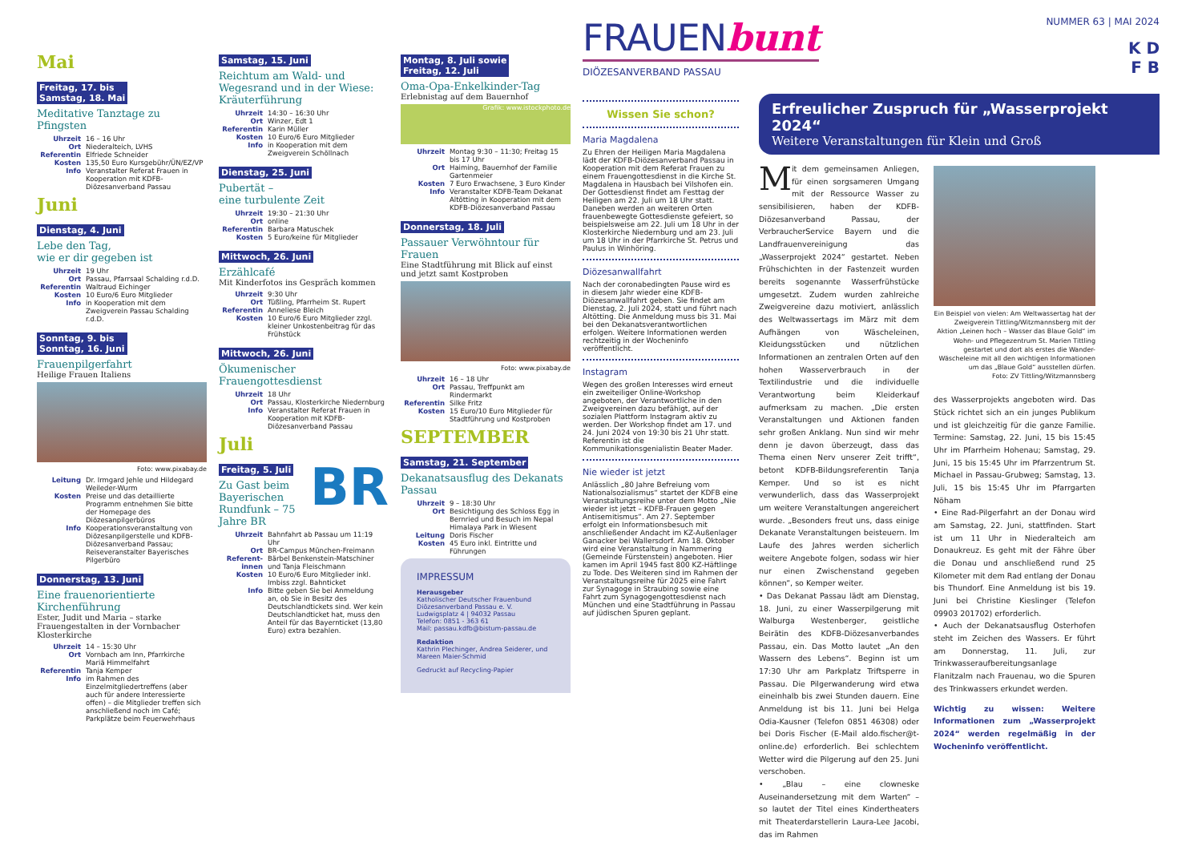Mai
Freitag, 17. bis
Samstag, 18. Mai
Meditative Tanztage zu Pfingsten
| Uhrzeit | 16 – 16 Uhr |
| Ort | Niederalteich, LVHS |
| Referentin | Elfriede Schneider |
| Kosten | 135,50 Euro Kursgebühr/ÜN/EZ/VP |
| Info | Veranstalter Referat Frauen in Kooperation mit KDFB-Diözesanverband Passau |
Juni
Dienstag, 4. Juni
Lebe den Tag,
wie er dir gegeben ist
| Uhrzeit | 19 Uhr |
| Ort | Passau, Pfarrsaal Schalding r.d.D. |
| Referentin | Waltraud Eichinger |
| Kosten | 10 Euro/6 Euro Mitglieder |
| Info | in Kooperation mit dem Zweigverein Passau Schalding r.d.D. |
Sonntag, 9. bis
Sonntag, 16. Juni
Frauenpilgerfahrt
Heilige Frauen Italiens
Foto: www.pixabay.de
| Leitung | Dr. Irmgard Jehle und Hildegard Weileder-Wurm |
| Kosten | Preise und das detaillierte Programm entnehmen Sie bitte der Homepage des Diözesanpilgerbüros |
| Info | Kooperationsveranstaltung von Diözesanpilgerstelle und KDFB-Diözesanverband Passau; Reiseveranstalter Bayerisches Pilgerbüro |
Donnerstag, 13. Juni
Eine frauenorientierte Kirchenführung
Ester, Judit und Maria – starke Frauengestalten in der Vornbacher Klosterkirche
| Uhrzeit | 14 – 15:30 Uhr |
| Ort | Vornbach am Inn, Pfarrkirche Mariä Himmelfahrt |
| Referentin | Tanja Kemper |
| Info | im Rahmen des Einzelmitgliedertreffens (aber auch für andere Interessierte offen) – die Mitglieder treffen sich anschließend noch im Café; Parkplätze beim Feuerwehrhaus |
Samstag, 15. Juni
Reichtum am Wald- und Wegesrand und in der Wiese: Kräuterführung
| Uhrzeit | 14:30 – 16:30 Uhr |
| Ort | Winzer, Edt 1 |
| Referentin | Karin Müller |
| Kosten | 10 Euro/6 Euro Mitglieder |
| Info | in Kooperation mit dem Zweigverein Schöllnach |
Dienstag, 25. Juni
Pubertät –
eine turbulente Zeit
| Uhrzeit | 19:30 – 21:30 Uhr |
| Ort | online |
| Referentin | Barbara Matuschek |
| Kosten | 5 Euro/keine für Mitglieder |
Mittwoch, 26. Juni
Erzählcafé
Mit Kinderfotos ins Gespräch kommen
| Uhrzeit | 9:30 Uhr |
| Ort | Tüßling, Pfarrheim St. Rupert |
| Referentin | Anneliese Bleich |
| Kosten | 10 Euro/6 Euro Mitglieder zzgl. kleiner Unkostenbeitrag für das Frühstück |
Mittwoch, 26. Juni
Ökumenischer Frauengottesdienst
| Uhrzeit | 18 Uhr |
| Ort | Passau, Klosterkirche Niedernburg |
| Info | Veranstalter Referat Frauen in Kooperation mit KDFB-Diözesanverband Passau |
Juli
Freitag, 5. Juli
Zu Gast beim Bayerischen Rundfunk – 75 Jahre BR
BR
| Uhrzeit | Bahnfahrt ab Passau um 11:19 Uhr |
| Ort | BR-Campus München-Freimann |
| Referent-innen | Bärbel Benkenstein-Matschiner und Tanja Fleischmann |
| Kosten | 10 Euro/6 Euro Mitglieder inkl. Imbiss zzgl. Bahnticket |
| Info | Bitte geben Sie bei Anmeldung an, ob Sie in Besitz des Deutschlandtickets sind. Wer kein Deutschlandticket hat, muss den Anteil für das Bayernticket (13,80 Euro) extra bezahlen. |
Montag, 8. Juli sowie
Freitag, 12. Juli
Oma-Opa-Enkelkinder-Tag
Erlebnistag auf dem Bauernhof
Grafik: www.istockphoto.de
| Uhrzeit | Montag 9:30 – 11:30; Freitag 15 bis 17 Uhr |
| Ort | Haiming, Bauernhof der Familie Gartenmeier |
| Kosten | 7 Euro Erwachsene, 3 Euro Kinder |
| Info | Veranstalter KDFB-Team Dekanat Altötting in Kooperation mit dem KDFB-Diözesanverband Passau |
Donnerstag, 18. Juli
Passauer Verwöhntour für Frauen
Eine Stadtführung mit Blick auf einst und jetzt samt Kostproben
Foto: www.pixabay.de
| Uhrzeit | 16 – 18 Uhr |
| Ort | Passau, Treffpunkt am Rindermarkt |
| Referentin | Silke Fritz |
| Kosten | 15 Euro/10 Euro Mitglieder für Stadtführung und Kostproben |
SEPTEMBER
Samstag, 21. September
Dekanatsausflug des Dekanats Passau
| Uhrzeit | 9 – 18:30 Uhr |
| Ort | Besichtigung des Schloss Egg in Bernried und Besuch im Nepal Himalaya Park in Wiesent |
| Leitung | Doris Fischer |
| Kosten | 45 Euro inkl. Eintritte und Führungen |
IMPRESSUM
Herausgeber
Katholischer Deutscher Frauenbund
Diözesanverband Passau e. V.
Ludwigsplatz 4 | 94032 Passau
Telefon: 0851 - 363 61
Mail: passau.kdfb@bistum-passau.de
Redaktion
Kathrin Plechinger, Andrea Seiderer, und Mareen Maier-Schmid
Gedruckt auf Recycling-Papier
FRAUENbunt
DIÖZESANVERBAND PASSAU
NUMMER 63 | MAI 2024
K D
F B
Wissen Sie schon?
Maria Magdalena
Zu Ehren der Heiligen Maria Magdalena lädt der KDFB-Diözesanverband Passau in Kooperation mit dem Referat Frauen zu einem Frauengottesdienst in die Kirche St. Magdalena in Hausbach bei Vilshofen ein. Der Gottesdienst findet am Festtag der Heiligen am 22. Juli um 18 Uhr statt. Daneben werden an weiteren Orten frauenbewegte Gottesdienste gefeiert, so beispielsweise am 22. Juli um 18 Uhr in der Klosterkirche Niedernburg und am 23. Juli um 18 Uhr in der Pfarrkirche St. Petrus und Paulus in Winhöring.
Diözesanwallfahrt
Nach der coronabedingten Pause wird es in diesem Jahr wieder eine KDFB-Diözesanwallfahrt geben. Sie findet am Dienstag, 2. Juli 2024, statt und führt nach Altötting. Die Anmeldung muss bis 31. Mai bei den Dekanatsverantwortlichen erfolgen. Weitere Informationen werden rechtzeitig in der Wocheninfo veröffentlicht.
Instagram
Wegen des großen Interesses wird erneut ein zweiteiliger Online-Workshop angeboten, der Verantwortliche in den Zweigvereinen dazu befähigt, auf der sozialen Plattform Instagram aktiv zu werden. Der Workshop findet am 17. und 24. Juni 2024 von 19:30 bis 21 Uhr statt. Referentin ist die Kommunikationsgenialistin Beater Mader.
Nie wieder ist jetzt
Anlässlich „80 Jahre Befreiung vom Nationalsozialismus“ startet der KDFB eine Veranstaltungsreihe unter dem Motto „Nie wieder ist jetzt – KDFB-Frauen gegen Antisemitismus“. Am 27. September erfolgt ein Informationsbesuch mit anschließender Andacht im KZ-Außenlager Ganacker bei Wallersdorf. Am 18. Oktober wird eine Veranstaltung in Nammering (Gemeinde Fürstenstein) angeboten. Hier kamen im April 1945 fast 800 KZ-Häftlinge zu Tode. Des Weiteren sind im Rahmen der Veranstaltungsreihe für 2025 eine Fahrt zur Synagoge in Straubing sowie eine Fahrt zum Synagogengottesdienst nach München und eine Stadtführung in Passau auf jüdischen Spuren geplant.
Erfreulicher Zuspruch für „Wasserprojekt 2024“
Weitere Veranstaltungen für Klein und Groß
Mit dem gemeinsamen Anliegen, für einen sorgsameren Umgang mit der Ressource Wasser zu sensibilisieren, haben der KDFB-Diözesanverband Passau, der VerbraucherService Bayern und die Landfrauenvereinigung das „Wasserprojekt 2024“ gestartet. Neben Frühschichten in der Fastenzeit wurden bereits sogenannte Wasserfrühstücke umgesetzt. Zudem wurden zahlreiche Zweigvereine dazu motiviert, anlässlich des Weltwassertags im März mit dem Aufhängen von Wäscheleinen, Kleidungsstücken und nützlichen Informationen an zentralen Orten auf den hohen Wasserverbrauch in der Textilindustrie und die individuelle Verantwortung beim Kleiderkauf aufmerksam zu machen. „Die ersten Veranstaltungen und Aktionen fanden sehr großen Anklang. Nun sind wir mehr denn je davon überzeugt, dass das Thema einen Nerv unserer Zeit trifft“, betont KDFB-Bildungsreferentin Tanja Kemper. Und so ist es nicht verwunderlich, dass das Wasserprojekt um weitere Veranstaltungen angereichert wurde. „Besonders freut uns, dass einige Dekanate Veranstaltungen beisteuern. Im Laufe des Jahres werden sicherlich weitere Angebote folgen, sodass wir hier nur einen Zwischenstand gegeben können“, so Kemper weiter.
• Das Dekanat Passau lädt am Dienstag, 18. Juni, zu einer Wasserpilgerung mit Walburga Westenberger, geistliche Beirätin des KDFB-Diözesanverbandes Passau, ein. Das Motto lautet „An den Wassern des Lebens“. Beginn ist um 17:30 Uhr am Parkplatz Triftsperre in Passau. Die Pilgerwanderung wird etwa eineinhalb bis zwei Stunden dauern. Eine Anmeldung ist bis 11. Juni bei Helga Odia-Kausner (Telefon 0851 46308) oder bei Doris Fischer (E-Mail aldo.fischer@t-online.de) erforderlich. Bei schlechtem Wetter wird die Pilgerung auf den 25. Juni verschoben.
• „Blau – eine clowneske Auseinandersetzung mit dem Warten“ – so lautet der Titel eines Kindertheaters mit Theaterdarstellerin Laura-Lee Jacobi, das im Rahmen
Ein Beispiel von vielen: Am Weltwassertag hat der Zweigverein Tittling/Witzmannsberg mit der Aktion „Leinen hoch – Wasser das Blaue Gold“ im Wohn- und Pflegezentrum St. Marien Tittling gestartet und dort als erstes die Wander-Wäscheleine mit all den wichtigen Informationen um das „Blaue Gold“ ausstellen dürfen.
Foto: ZV Tittling/Witzmannsberg
des Wasserprojekts angeboten wird. Das Stück richtet sich an ein junges Publikum und ist gleichzeitig für die ganze Familie. Termine: Samstag, 22. Juni, 15 bis 15:45 Uhr im Pfarrheim Hohenau; Samstag, 29. Juni, 15 bis 15:45 Uhr im Pfarrzentrum St. Michael in Passau-Grubweg; Samstag, 13. Juli, 15 bis 15:45 Uhr im Pfarrgarten Nöham
• Eine Rad-Pilgerfahrt an der Donau wird am Samstag, 22. Juni, stattfinden. Start ist um 11 Uhr in Niederalteich am Donaukreuz. Es geht mit der Fähre über die Donau und anschließend rund 25 Kilometer mit dem Rad entlang der Donau bis Thundorf. Eine Anmeldung ist bis 19. Juni bei Christine Kieslinger (Telefon 09903 201702) erforderlich.
• Auch der Dekanatsausflug Osterhofen steht im Zeichen des Wassers. Er führt am Donnerstag, 11. Juli, zur Trinkwasseraufbereitungsanlage Flanitzalm nach Frauenau, wo die Spuren des Trinkwassers erkundet werden.
Wichtig zu wissen: Weitere Informationen zum „Wasserprojekt 2024“ werden regelmäßig in der Wocheninfo veröffentlicht.